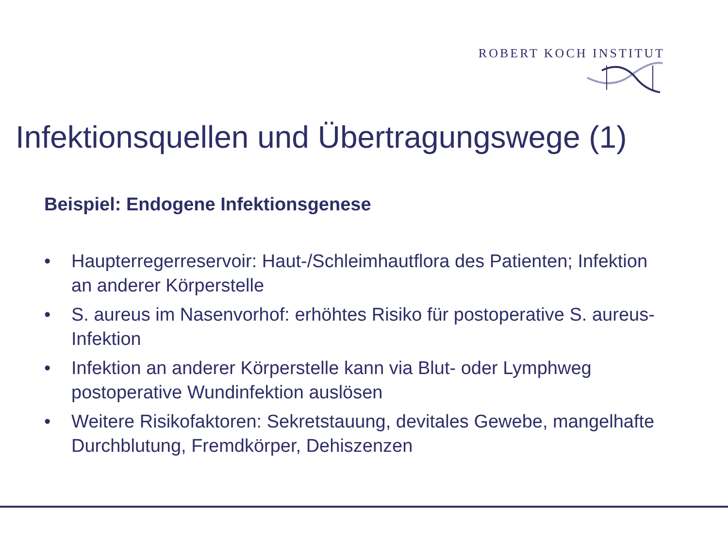ROBERT KOCH INSTITUT
Infektionsquellen und Übertragungswege (1)
Beispiel: Endogene Infektionsgenese
• Haupterregerreservoir: Haut-/Schleimhautflora des Patienten; Infektion an anderer Körperstelle
• S. aureus im Nasenvorhof: erhöhtes Risiko für postoperative S. aureus-Infektion
• Infektion an anderer Körperstelle kann via Blut- oder Lymphweg postoperative Wundinfektion auslösen
• Weitere Risikofaktoren: Sekretstauung, devitales Gewebe, mangelhafte Durchblutung, Fremdkörper, Dehiszenzen